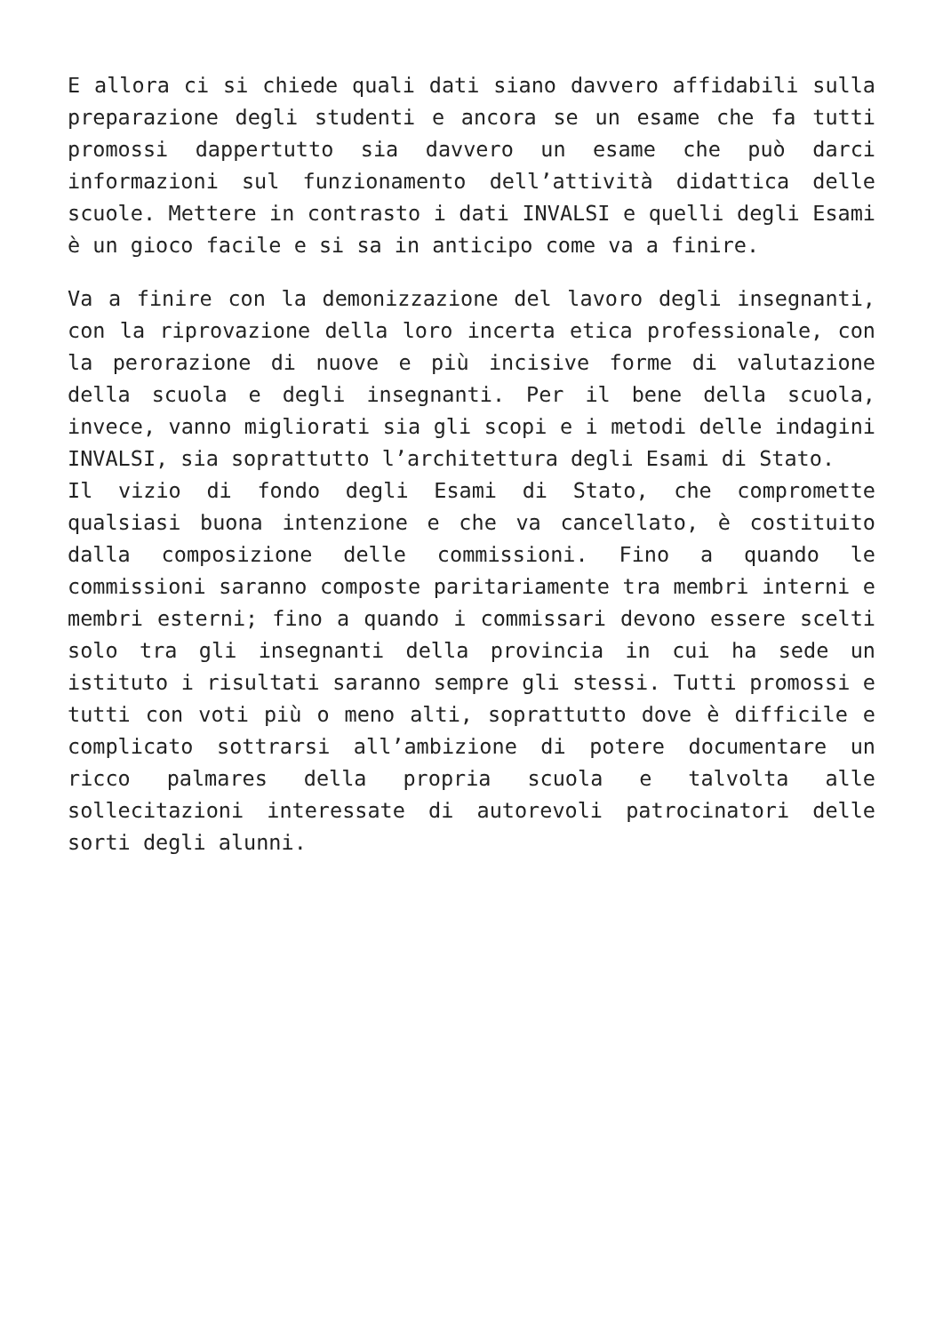E allora ci si chiede quali dati siano davvero affidabili sulla preparazione degli studenti e ancora se un esame che fa tutti promossi dappertutto sia davvero un esame che può darci informazioni sul funzionamento dell’attività didattica delle scuole. Mettere in contrasto i dati INVALSI e quelli degli Esami è un gioco facile e si sa in anticipo come va a finire.
Va a finire con la demonizzazione del lavoro degli insegnanti, con la riprovazione della loro incerta etica professionale, con la perorazione di nuove e più incisive forme di valutazione della scuola e degli insegnanti. Per il bene della scuola, invece, vanno migliorati sia gli scopi e i metodi delle indagini INVALSI, sia soprattutto l’architettura degli Esami di Stato.
Il vizio di fondo degli Esami di Stato, che compromette qualsiasi buona intenzione e che va cancellato, è costituito dalla composizione delle commissioni. Fino a quando le commissioni saranno composte paritariamente tra membri interni e membri esterni; fino a quando i commissari devono essere scelti solo tra gli insegnanti della provincia in cui ha sede un istituto i risultati saranno sempre gli stessi. Tutti promossi e tutti con voti più o meno alti, soprattutto dove è difficile e complicato sottrarsi all’ambizione di potere documentare un ricco palmares della propria scuola e talvolta alle sollecitazioni interessate di autorevoli patrocinatori delle sorti degli alunni.